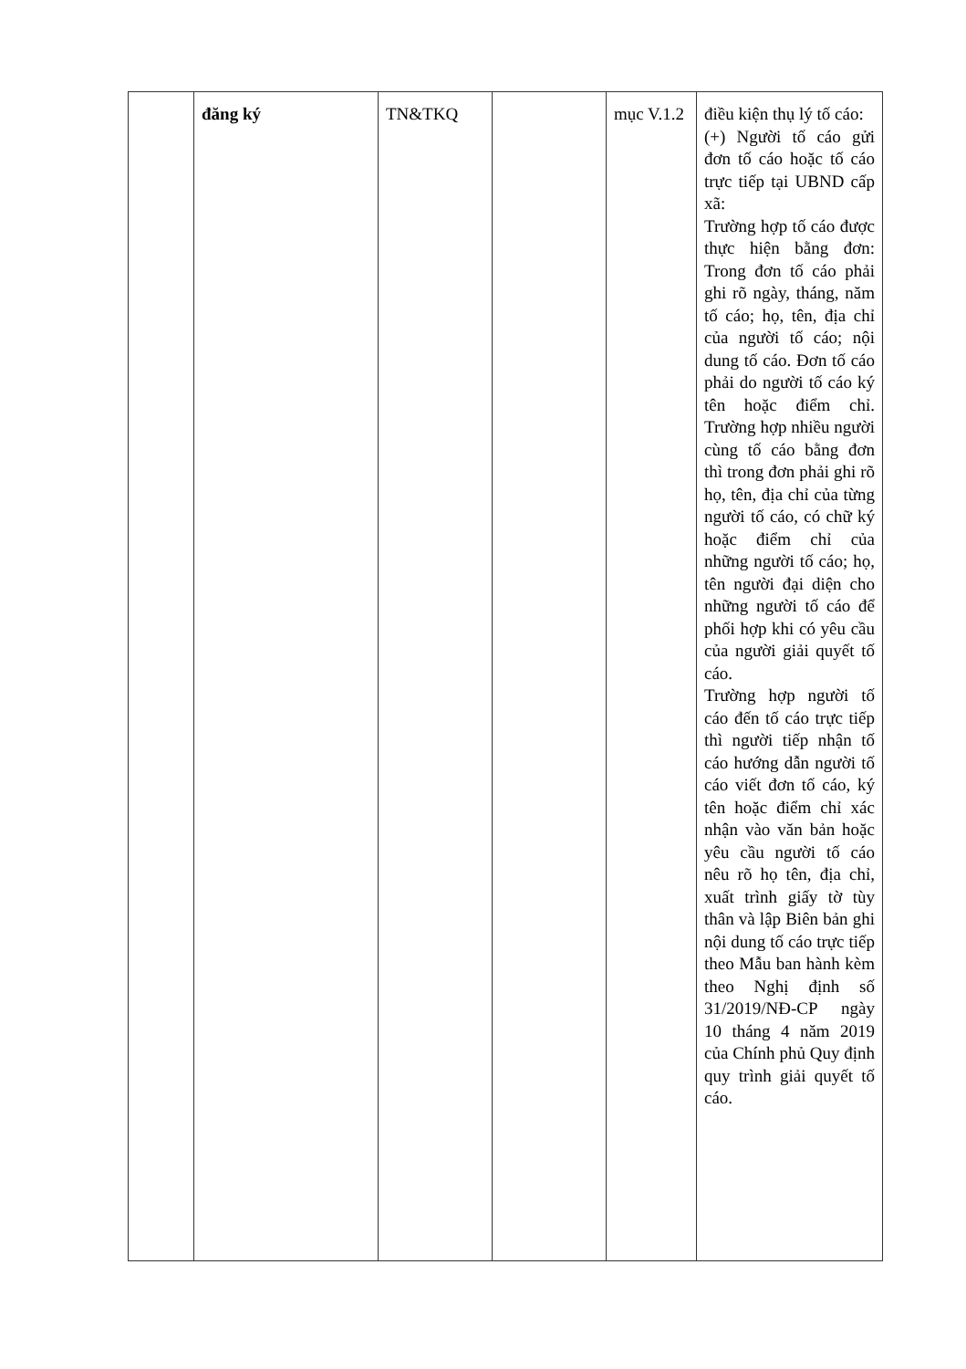| | đăng ký | TN&TKQ | | mục V.1.2 | điều kiện thụ lý tố cáo: (+) Người tố cáo gửi đơn tố cáo hoặc tố cáo trực tiếp tại UBND cấp xã: Trường hợp tố cáo được thực hiện bằng đơn: Trong đơn tố cáo phải ghi rõ ngày, tháng, năm tố cáo; họ, tên, địa chỉ của người tố cáo; nội dung tố cáo. Đơn tố cáo phải do người tố cáo ký tên hoặc điểm chỉ. Trường hợp nhiều người cùng tố cáo bằng đơn thì trong đơn phải ghi rõ họ, tên, địa chỉ của từng người tố cáo, có chữ ký hoặc điểm chỉ của những người tố cáo; họ, tên người đại diện cho những người tố cáo để phối hợp khi có yêu cầu của người giải quyết tố cáo. Trường hợp người tố cáo đến tố cáo trực tiếp thì người tiếp nhận tố cáo hướng dẫn người tố cáo viết đơn tố cáo, ký tên hoặc điểm chỉ xác nhận vào văn bản hoặc yêu cầu người tố cáo nêu rõ họ tên, địa chỉ, xuất trình giấy tờ tùy thân và lập Biên bản ghi nội dung tố cáo trực tiếp theo Mẫu ban hành kèm theo Nghị định số 31/2019/NĐ-CP ngày 10 tháng 4 năm 2019 của Chính phủ Quy định quy trình giải quyết tố cáo. |